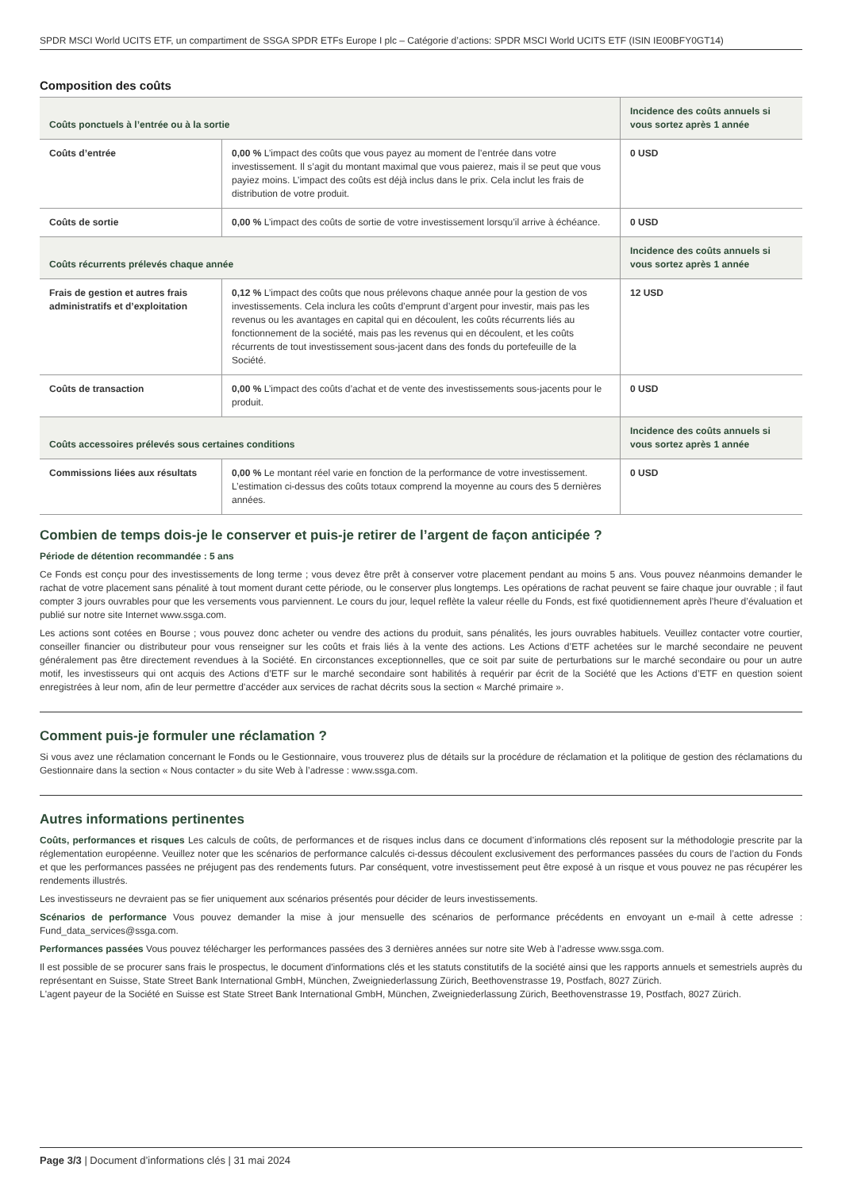SPDR MSCI World UCITS ETF, un compartiment de SSGA SPDR ETFs Europe I plc – Catégorie d’actions: SPDR MSCI World UCITS ETF (ISIN IE00BFY0GT14)
Composition des coûts
| Coûts ponctuels à l’entrée ou à la sortie | | Incidence des coûts annuels si vous sortez après 1 année |
| --- | --- | --- |
| Coûts d’entrée | 0,00 % L’impact des coûts que vous payez au moment de l’entrée dans votre investissement. Il s’agit du montant maximal que vous paierez, mais il se peut que vous payiez moins. L’impact des coûts est déjà inclus dans le prix. Cela inclut les frais de distribution de votre produit. | 0 USD |
| Coûts de sortie | 0,00 % L’impact des coûts de sortie de votre investissement lorsqu’il arrive à échéance. | 0 USD |
| Coûts récurrents prélevés chaque année | | Incidence des coûts annuels si vous sortez après 1 année |
| Frais de gestion et autres frais administratifs et d’exploitation | 0,12 % L’impact des coûts que nous prélevons chaque année pour la gestion de vos investissements. Cela inclura les coûts d’emprunt d’argent pour investir, mais pas les revenus ou les avantages en capital qui en découlent, les coûts récurrents liés au fonctionnement de la société, mais pas les revenus qui en découlent, et les coûts récurrents de tout investissement sous-jacent dans des fonds du portefeuille de la Société. | 12 USD |
| Coûts de transaction | 0,00 % L’impact des coûts d’achat et de vente des investissements sous-jacents pour le produit. | 0 USD |
| Coûts accessoires prélevés sous certaines conditions | | Incidence des coûts annuels si vous sortez après 1 année |
| Commissions liées aux résultats | 0,00 % Le montant réel varie en fonction de la performance de votre investissement. L’estimation ci-dessus des coûts totaux comprend la moyenne au cours des 5 dernières années. | 0 USD |
Combien de temps dois-je le conserver et puis-je retirer de l’argent de façon anticipée ?
Période de détention recommandée : 5 ans
Ce Fonds est conçu pour des investissements de long terme ; vous devez être prêt à conserver votre placement pendant au moins 5 ans. Vous pouvez néanmoins demander le rachat de votre placement sans pénalité à tout moment durant cette période, ou le conserver plus longtemps. Les opérations de rachat peuvent se faire chaque jour ouvrable ; il faut compter 3 jours ouvrables pour que les versements vous parviennent. Le cours du jour, lequel reflète la valeur réelle du Fonds, est fixé quotidiennement après l’heure d’évaluation et publié sur notre site Internet www.ssga.com.
Les actions sont cotées en Bourse ; vous pouvez donc acheter ou vendre des actions du produit, sans pénalités, les jours ouvrables habituels. Veuillez contacter votre courtier, conseiller financier ou distributeur pour vous renseigner sur les coûts et frais liés à la vente des actions. Les Actions d’ETF achetées sur le marché secondaire ne peuvent généralement pas être directement revendues à la Société. En circonstances exceptionnelles, que ce soit par suite de perturbations sur le marché secondaire ou pour un autre motif, les investisseurs qui ont acquis des Actions d’ETF sur le marché secondaire sont habilités à requérir par écrit de la Société que les Actions d’ETF en question soient enregistrées à leur nom, afin de leur permettre d’accéder aux services de rachat décrits sous la section « Marché primaire ».
Comment puis-je formuler une réclamation ?
Si vous avez une réclamation concernant le Fonds ou le Gestionnaire, vous trouverez plus de détails sur la procédure de réclamation et la politique de gestion des réclamations du Gestionnaire dans la section « Nous contacter » du site Web à l’adresse : www.ssga.com.
Autres informations pertinentes
Coûts, performances et risques Les calculs de coûts, de performances et de risques inclus dans ce document d’informations clés reposent sur la méthodologie prescrite par la réglementation européenne. Veuillez noter que les scénarios de performance calculés ci-dessus découlent exclusivement des performances passées du cours de l’action du Fonds et que les performances passées ne préjugent pas des rendements futurs. Par conséquent, votre investissement peut être exposé à un risque et vous pouvez ne pas récupérer les rendements illustrés.
Les investisseurs ne devraient pas se fier uniquement aux scénarios présentés pour décider de leurs investissements.
Scénarios de performance Vous pouvez demander la mise à jour mensuelle des scénarios de performance précédents en envoyant un e-mail à cette adresse : Fund_data_services@ssga.com.
Performances passées Vous pouvez télécharger les performances passées des 3 dernières années sur notre site Web à l’adresse www.ssga.com.
Il est possible de se procurer sans frais le prospectus, le document d'informations clés et les statuts constitutifs de la société ainsi que les rapports annuels et semestriels auprès du représentant en Suisse, State Street Bank International GmbH, München, Zweigniederlassung Zürich, Beethovenstrasse 19, Postfach, 8027 Zürich.
L'agent payeur de la Société en Suisse est State Street Bank International GmbH, München, Zweigniederlassung Zürich, Beethovenstrasse 19, Postfach, 8027 Zürich.
Page 3/3 | Document d’informations clés | 31 mai 2024